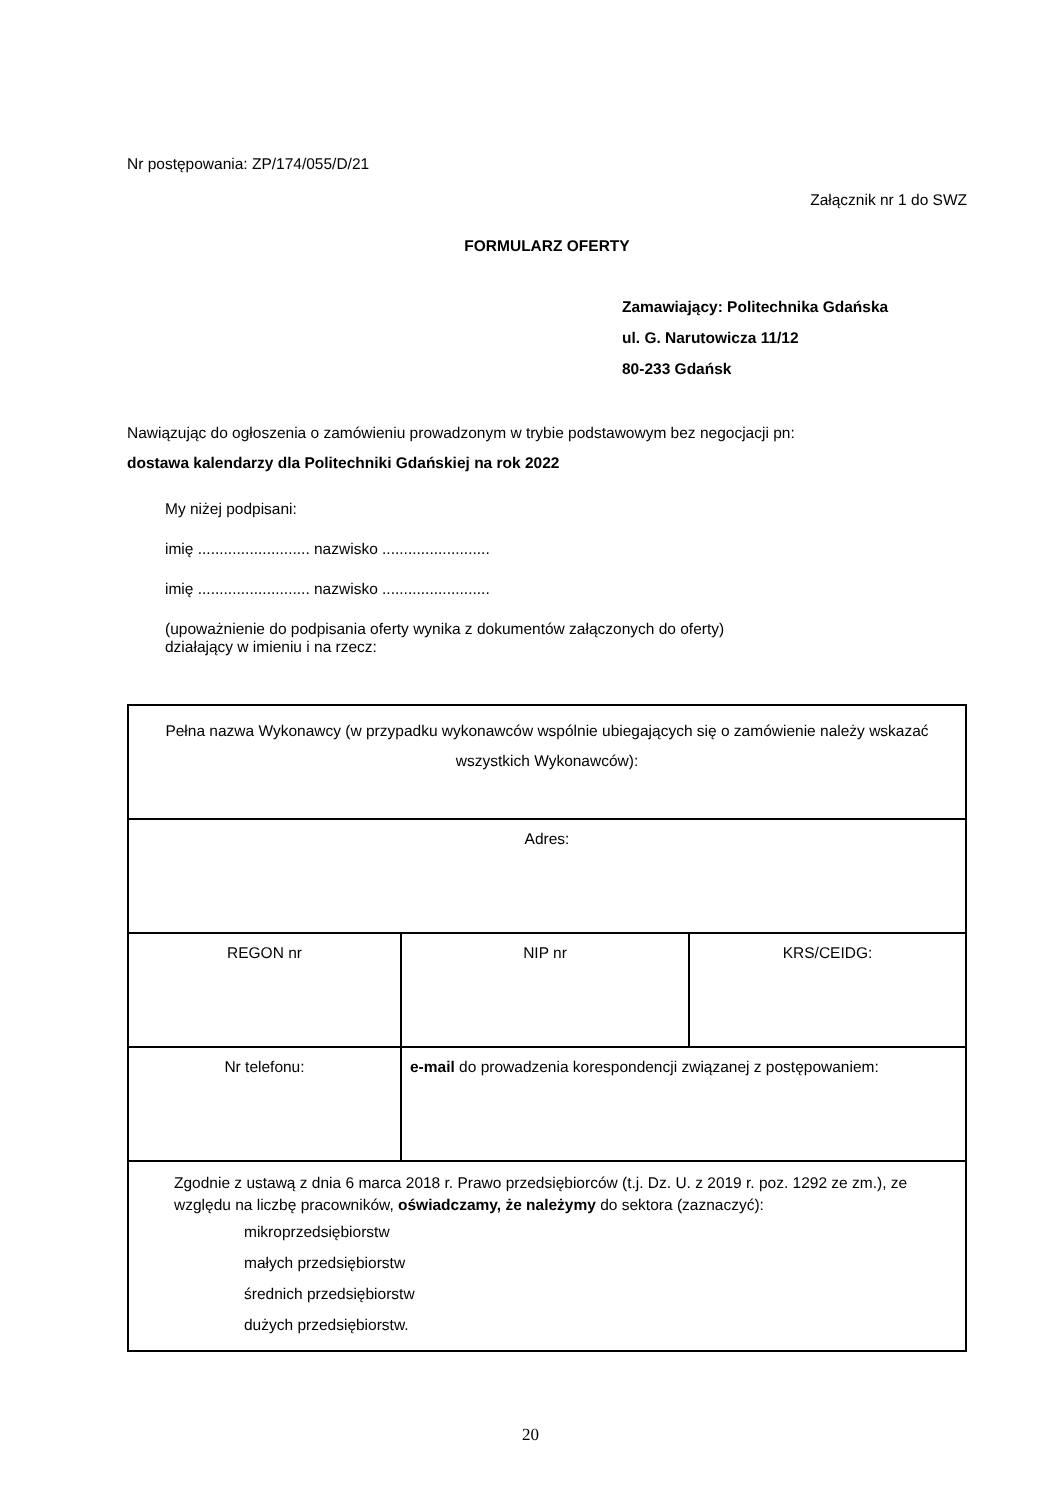Nr postępowania: ZP/174/055/D/21
Załącznik nr 1 do SWZ
FORMULARZ OFERTY
Zamawiający: Politechnika Gdańska
ul. G. Narutowicza 11/12
80-233 Gdańsk
Nawiązując do ogłoszenia o zamówieniu prowadzonym w trybie podstawowym bez negocjacji pn:
dostawa kalendarzy dla Politechniki Gdańskiej na rok 2022
My niżej podpisani:
imię .......................... nazwisko .........................
imię .......................... nazwisko .........................
(upoważnienie do podpisania oferty wynika z dokumentów załączonych do oferty)
działający w imieniu i na rzecz:
| Pełna nazwa Wykonawcy (w przypadku wykonawców wspólnie ubiegających się o zamówienie należy wskazać wszystkich Wykonawców): | | |
| Adres: | | |
| REGON nr | NIP nr | KRS/CEIDG: |
| Nr telefonu: | e-mail do prowadzenia korespondencji związanej z postępowaniem: | |
| Zgodnie z ustawą z dnia 6 marca 2018 r. Prawo przedsiębiorców (t.j. Dz. U. z 2019 r. poz. 1292 ze zm.), ze względu na liczbę pracowników, oświadczamy, że należymy do sektora (zaznaczyć): mikroprzedsiębiorstw małych przedsiębiorstw średnich przedsiębiorstw dużych przedsiębiorstw. | | |
20